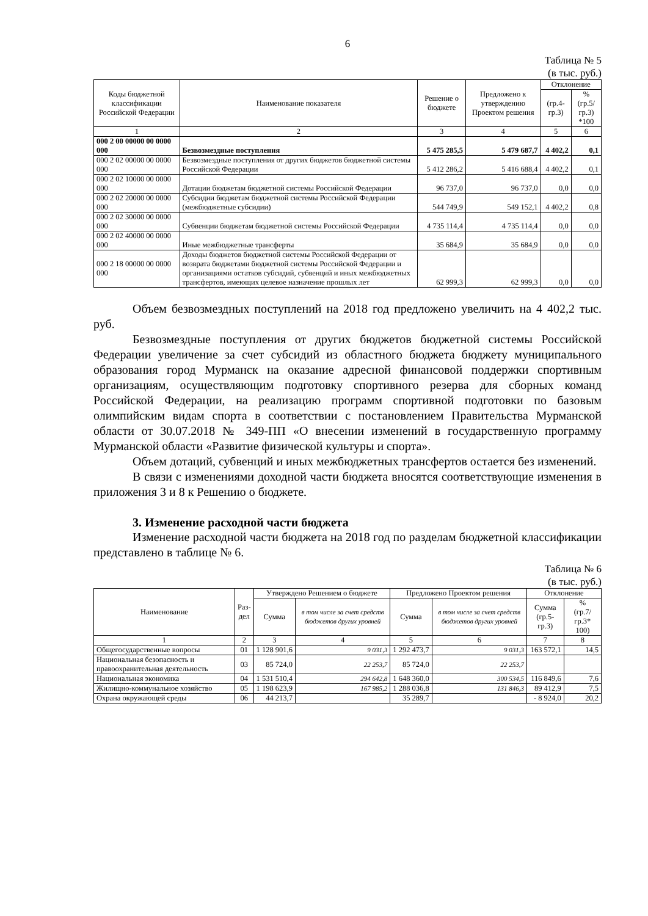6
Таблица № 5
(в тыс. руб.)
| Коды бюджетной классификации Российской Федерации | Наименование показателя | Решение о бюджете | Предложено к утверждению Проектом решения | Отклонение | |
| --- | --- | --- | --- | --- | --- |
| | | | | (гр.4-гр.3) | % (гр.5/гр.3) *100 |
| 1 | 2 | 3 | 4 | 5 | 6 |
| 000 2 00 00000 00 0000 000 | Безвозмездные поступления | 5 475 285,5 | 5 479 687,7 | 4 402,2 | 0,1 |
| 000 2 02 00000 00 0000 000 | Безвозмездные поступления от других бюджетов бюджетной системы Российской Федерации | 5 412 286,2 | 5 416 688,4 | 4 402,2 | 0,1 |
| 000 2 02 10000 00 0000 000 | Дотации бюджетам бюджетной системы Российской Федерации | 96 737,0 | 96 737,0 | 0,0 | 0,0 |
| 000 2 02 20000 00 0000 000 | Субсидии бюджетам бюджетной системы Российской Федерации (межбюджетные субсидии) | 544 749,9 | 549 152,1 | 4 402,2 | 0,8 |
| 000 2 02 30000 00 0000 000 | Субвенции бюджетам бюджетной системы Российской Федерации | 4 735 114,4 | 4 735 114,4 | 0,0 | 0,0 |
| 000 2 02 40000 00 0000 000 | Иные межбюджетные трансферты | 35 684,9 | 35 684,9 | 0,0 | 0,0 |
| 000 2 18 00000 00 0000 000 | Доходы бюджетов бюджетной системы Российской Федерации от возврата бюджетами бюджетной системы Российской Федерации и организациями остатков субсидий, субвенций и иных межбюджетных трансфертов, имеющих целевое назначение прошлых лет | 62 999,3 | 62 999,3 | 0,0 | 0,0 |
Объем безвозмездных поступлений на 2018 год предложено увеличить на 4 402,2 тыс. руб.
Безвозмездные поступления от других бюджетов бюджетной системы Российской Федерации увеличение за счет субсидий из областного бюджета бюджету муниципального образования город Мурманск на оказание адресной финансовой поддержки спортивным организациям, осуществляющим подготовку спортивного резерва для сборных команд Российской Федерации, на реализацию программ спортивной подготовки по базовым олимпийским видам спорта в соответствии с постановлением Правительства Мурманской области от 30.07.2018 № 349-ПП «О внесении изменений в государственную программу Мурманской области «Развитие физической культуры и спорта».
Объем дотаций, субвенций и иных межбюджетных трансфертов остается без изменений.
В связи с изменениями доходной части бюджета вносятся соответствующие изменения в приложения 3 и 8 к Решению о бюджете.
3. Изменение расходной части бюджета
Изменение расходной части бюджета на 2018 год по разделам бюджетной классификации представлено в таблице № 6.
Таблица № 6
(в тыс. руб.)
| Наименование | Раз- дел | Утверждено Решением о бюджете | | Предложено Проектом решения | | Отклонение | |
| --- | --- | --- | --- | --- | --- | --- | --- |
| | | Сумма | в том числе за счет средств бюджетов других уровней | Сумма | в том числе за счет средств бюджетов других уровней | Сумма (гр.5-гр.3) | % (гр.7/гр.3* 100) |
| 1 | 2 | 3 | 4 | 5 | 6 | 7 | 8 |
| Общегосударственные вопросы | 01 | 1 128 901,6 | 9 031,3 | 1 292 473,7 | 9 031,3 | 163 572,1 | 14,5 |
| Национальная безопасность и правоохранительная деятельность | 03 | 85 724,0 | 22 253,7 | 85 724,0 | 22 253,7 | | |
| Национальная экономика | 04 | 1 531 510,4 | 294 642,8 | 1 648 360,0 | 300 534,5 | 116 849,6 | 7,6 |
| Жилищно-коммунальное хозяйство | 05 | 1 198 623,9 | 167 985,2 | 1 288 036,8 | 131 846,3 | 89 412,9 | 7,5 |
| Охрана окружающей среды | 06 | 44 213,7 | | 35 289,7 | | - 8 924,0 | 20,2 |